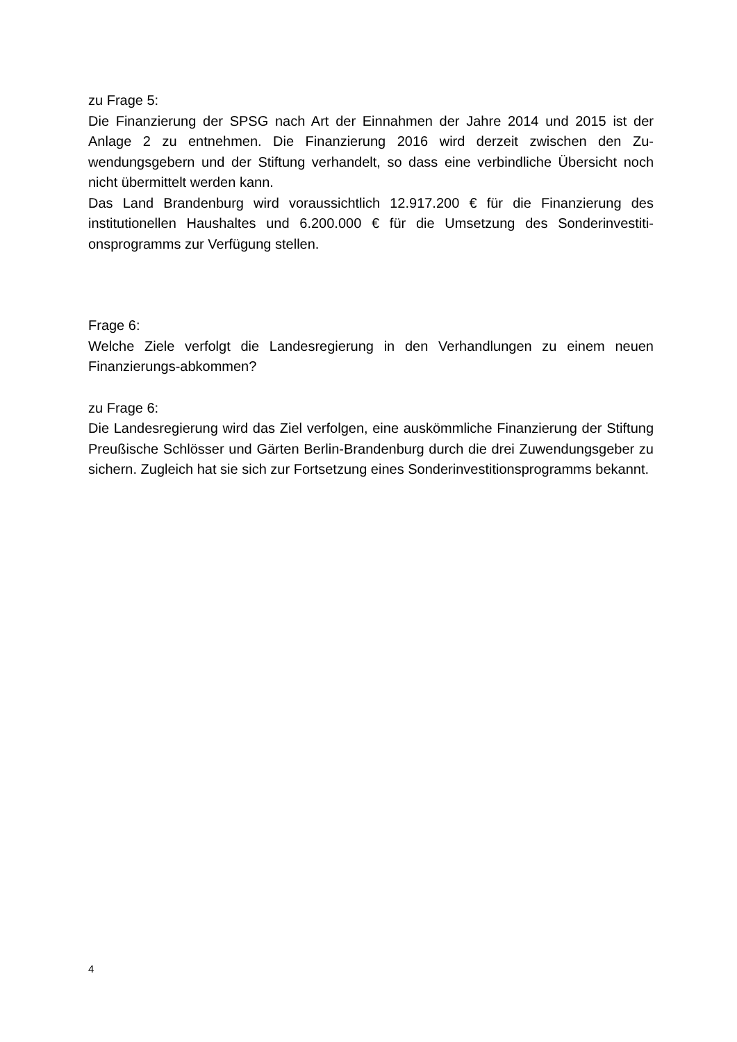zu Frage 5:
Die Finanzierung der SPSG nach Art der Einnahmen der Jahre 2014 und 2015 ist der Anlage 2 zu entnehmen. Die Finanzierung 2016 wird derzeit zwischen den Zu­wendungsgebern und der Stiftung verhandelt, so dass eine verbindliche Übersicht noch nicht übermittelt werden kann.
Das Land Brandenburg wird voraussichtlich 12.917.200 € für die Finanzierung des institutionellen Haushaltes und 6.200.000 € für die Umsetzung des Sonderinvestiti­onsprogramms zur Verfügung stellen.
Frage 6:
Welche Ziele verfolgt die Landesregierung in den Verhandlungen zu einem neuen Finanzierungs-abkommen?
zu Frage 6:
Die Landesregierung wird das Ziel verfolgen, eine auskömmliche Finanzierung der Stiftung Preußische Schlösser und Gärten Berlin-Brandenburg durch die drei Zu­wendungsgeber zu sichern. Zugleich hat sie sich zur Fortsetzung eines Sonderinves­titionsprogramms bekannt.
4